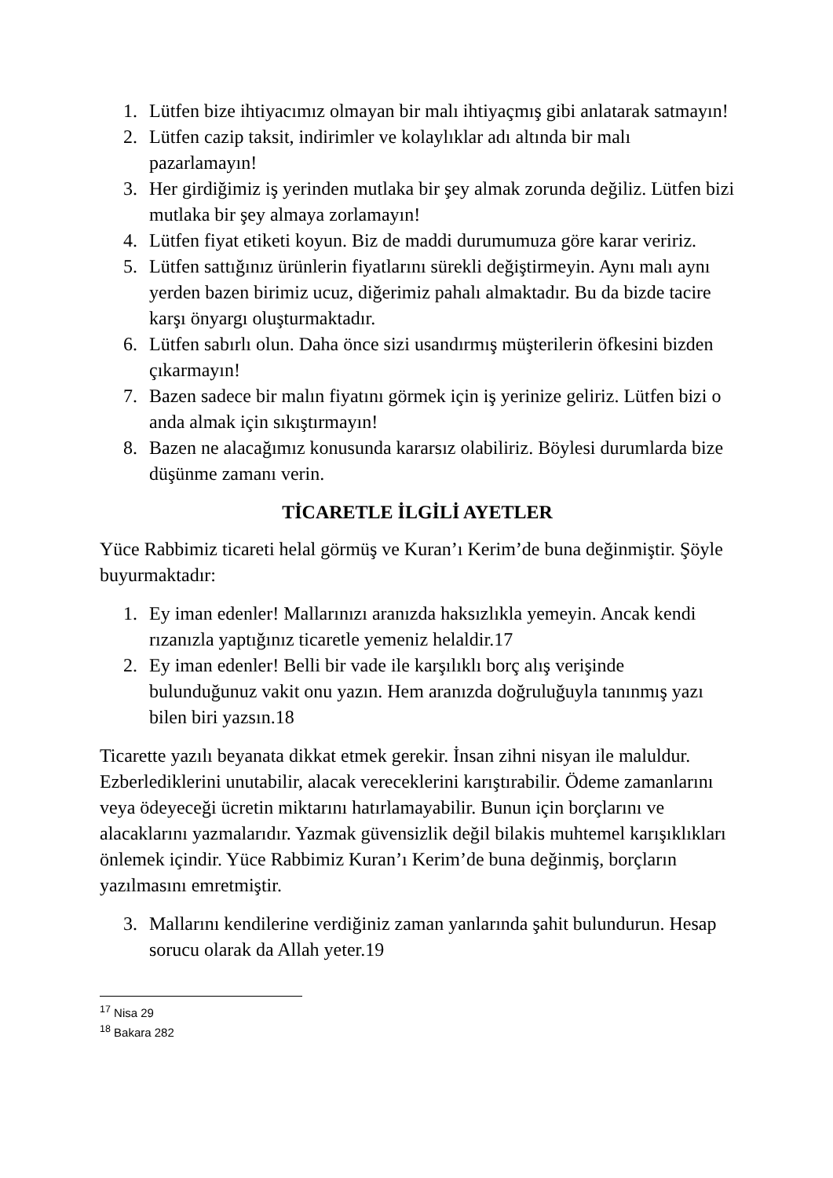1. Lütfen bize ihtiyacımız olmayan bir malı ihtiyaçmış gibi anlatarak satmayın!
2. Lütfen cazip taksit, indirimler ve kolaylıklar adı altında bir malı pazarlamayın!
3. Her girdiğimiz iş yerinden mutlaka bir şey almak zorunda değiliz. Lütfen bizi mutlaka bir şey almaya zorlamayın!
4. Lütfen fiyat etiketi koyun. Biz de maddi durumumuza göre karar veririz.
5. Lütfen sattığınız ürünlerin fiyatlarını sürekli değiştirmeyin. Aynı malı aynı yerden bazen birimiz ucuz, diğerimiz pahalı almaktadır. Bu da bizde tacire karşı önyargı oluşturmaktadır.
6. Lütfen sabırlı olun. Daha önce sizi usandırmış müşterilerin öfkesini bizden çıkarmayın!
7. Bazen sadece bir malın fiyatını görmek için iş yerinize geliriz. Lütfen bizi o anda almak için sıkıştırmayın!
8. Bazen ne alacağımız konusunda kararsız olabiliriz. Böylesi durumlarda bize düşünme zamanı verin.
TİCARETLE İLGİLİ AYETLER
Yüce Rabbimiz ticareti helal görmüş ve Kuran’ı Kerim’de buna değinmiştir. Şöyle buyurmaktadır:
1. Ey iman edenler! Mallarınızı aranızda haksızlıkla yemeyin. Ancak kendi rızanızla yaptığınız ticaretle yemeniz helaldir.17
2. Ey iman edenler! Belli bir vade ile karşılıklı borç alış verişinde bulunduğunuz vakit onu yazın. Hem aranızda doğruluğuyla tanınmış yazı bilen biri yazsın.18
Ticarette yazılı beyanata dikkat etmek gerekir. İnsan zihni nisyan ile maluldur. Ezberlediklerini unutabilir, alacak vereceklerini karıştırabilir. Ödeme zamanlarını veya ödeyeceği ücretin miktarını hatırlamayabilir. Bunun için borçlarını ve alacaklarını yazmalarıdır. Yazmak güvensizlik değil bilakis muhtemel karışıklıkları önlemek içindir. Yüce Rabbimiz Kuran’ı Kerim’de buna değinmiş, borçların yazılmasını emretmiştir.
3. Mallarını kendilerine verdiğiniz zaman yanlarında şahit bulundurun. Hesap sorucu olarak da Allah yeter.19
<sup>17</sup> Nisa 29
<sup>18</sup> Bakara 282